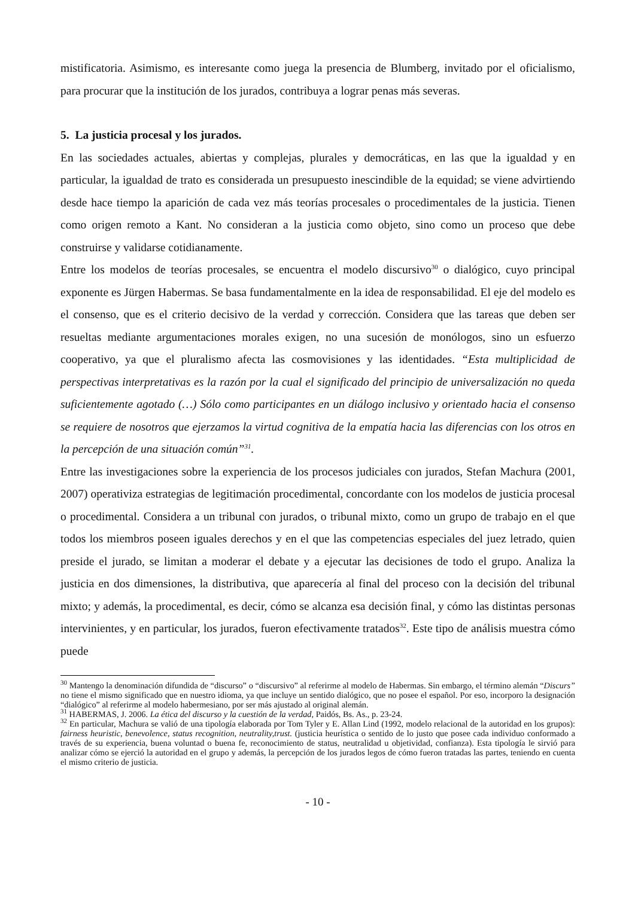mistificatoria. Asimismo, es interesante como juega la presencia de Blumberg, invitado por el oficialismo, para procurar que la institución de los jurados, contribuya a lograr penas más severas.
5. La justicia procesal y los jurados.
En las sociedades actuales, abiertas y complejas, plurales y democráticas, en las que la igualdad y en particular, la igualdad de trato es considerada un presupuesto inescindible de la equidad; se viene advirtiendo desde hace tiempo la aparición de cada vez más teorías procesales o procedimentales de la justicia. Tienen como origen remoto a Kant. No consideran a la justicia como objeto, sino como un proceso que debe construirse y validarse cotidianamente.
Entre los modelos de teorías procesales, se encuentra el modelo discursivo<sup>30</sup> o dialógico, cuyo principal exponente es Jürgen Habermas. Se basa fundamentalmente en la idea de responsabilidad. El eje del modelo es el consenso, que es el criterio decisivo de la verdad y corrección. Considera que las tareas que deben ser resueltas mediante argumentaciones morales exigen, no una sucesión de monólogos, sino un esfuerzo cooperativo, ya que el pluralismo afecta las cosmovisiones y las identidades. “Esta multiplicidad de perspectivas interpretativas es la razón por la cual el significado del principio de universalización no queda suficientemente agotado (…) Sólo como participantes en un diálogo inclusivo y orientado hacia el consenso se requiere de nosotros que ejerzamos la virtud cognitiva de la empatía hacia las diferencias con los otros en la percepción de una situación común”<sup>31</sup>.
Entre las investigaciones sobre la experiencia de los procesos judiciales con jurados, Stefan Machura (2001, 2007) operativiza estrategias de legitimación procedimental, concordante con los modelos de justicia procesal o procedimental. Considera a un tribunal con jurados, o tribunal mixto, como un grupo de trabajo en el que todos los miembros poseen iguales derechos y en el que las competencias especiales del juez letrado, quien preside el jurado, se limitan a moderar el debate y a ejecutar las decisiones de todo el grupo. Analiza la justicia en dos dimensiones, la distributiva, que aparecería al final del proceso con la decisión del tribunal mixto; y además, la procedimental, es decir, cómo se alcanza esa decisión final, y cómo las distintas personas intervinientes, y en particular, los jurados, fueron efectivamente tratados<sup>32</sup>. Este tipo de análisis muestra cómo puede
<sup>30</sup> Mantengo la denominación difundida de “discurso” o “discursivo” al referirme al modelo de Habermas. Sin embargo, el término alemán “Discurs” no tiene el mismo significado que en nuestro idioma, ya que incluye un sentido dialógico, que no posee el español. Por eso, incorporo la designación “dialógico” al referirme al modelo habermesiano, por ser más ajustado al original alemán.
<sup>31</sup> HABERMAS, J. 2006. La ética del discurso y la cuestión de la verdad, Paidós, Bs. As., p. 23-24.
<sup>32</sup> En particular, Machura se valió de una tipología elaborada por Tom Tyler y E. Allan Lind (1992, modelo relacional de la autoridad en los grupos): fairness heuristic, benevolence, status recognition, neutrality,trust. (justicia heurística o sentido de lo justo que posee cada individuo conformado a través de su experiencia, buena voluntad o buena fe, reconocimiento de status, neutralidad u objetividad, confianza). Esta tipología le sirvió para analizar cómo se ejerció la autoridad en el grupo y además, la percepción de los jurados legos de cómo fueron tratadas las partes, teniendo en cuenta el mismo criterio de justicia.
- 10 -